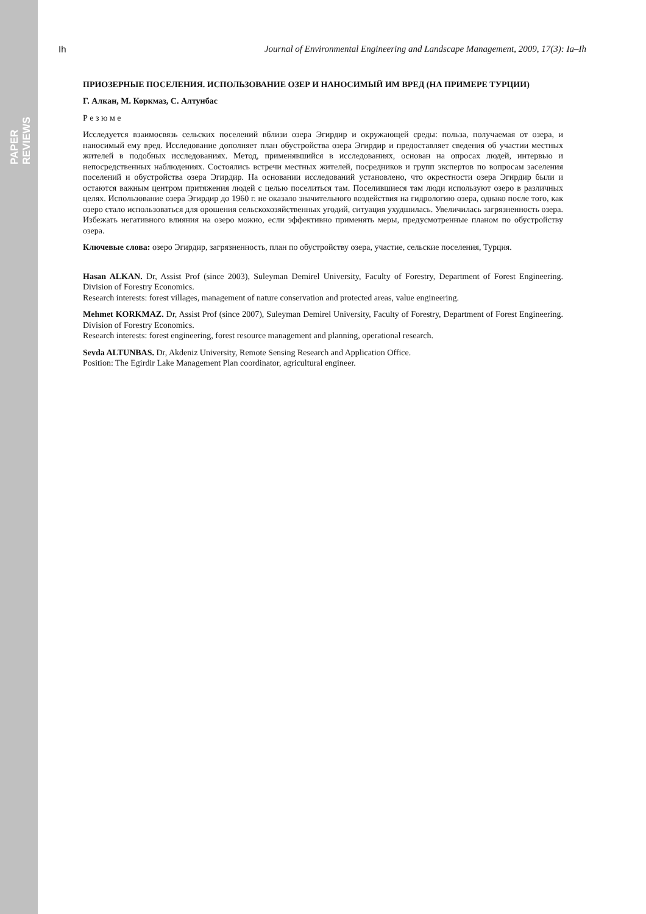PAPER REVIEWS
Ih Journal of Environmental Engineering and Landscape Management, 2009, 17(3): Ia–Ih
ПРИОЗЕРНЫЕ ПОСЕЛЕНИЯ. ИСПОЛЬЗОВАНИЕ ОЗЕР И НАНОСИМЫЙ ИМ ВРЕД (НА ПРИМЕРЕ ТУРЦИИ)
Г. Алкан, М. Коркмаз, С. Алтунбас
Р е з ю м е
Исследуется взаимосвязь сельских поселений вблизи озера Эгирдир и окружающей среды: польза, получаемая от озера, и наносимый ему вред. Исследование дополняет план обустройства озера Эгирдир и предоставляет сведения об участии местных жителей в подобных исследованиях. Метод, применявшийся в исследованиях, основан на опросах людей, интервью и непосредственных наблюдениях. Состоялись встречи местных жителей, посредников и групп экспертов по вопросам заселения поселений и обустройства озера Эгирдир. На основании исследований установлено, что окрестности озера Эгирдир были и остаются важным центром притяжения людей с целью поселиться там. Поселившиеся там люди используют озеро в различных целях. Использование озера Эгирдир до 1960 г. не оказало значительного воздействия на гидрологию озера, однако после того, как озеро стало использоваться для орошения сельскохозяйственных угодий, ситуация ухудшилась. Увеличилась загрязненность озера. Избежать негативного влияния на озеро можно, если эффективно применять меры, предусмотренные планом по обустройству озера.
Ключевые слова: озеро Эгирдир, загрязненность, план по обустройству озера, участие, сельские поселения, Турция.
Hasan ALKAN. Dr, Assist Prof (since 2003), Suleyman Demirel University, Faculty of Forestry, Department of Forest Engineering. Division of Forestry Economics.
Research interests: forest villages, management of nature conservation and protected areas, value engineering.
Mehmet KORKMAZ. Dr, Assist Prof (since 2007), Suleyman Demirel University, Faculty of Forestry, Department of Forest Engineering. Division of Forestry Economics.
Research interests: forest engineering, forest resource management and planning, operational research.
Sevda ALTUNBAS. Dr, Akdeniz University, Remote Sensing Research and Application Office.
Position: The Egirdir Lake Management Plan coordinator, agricultural engineer.